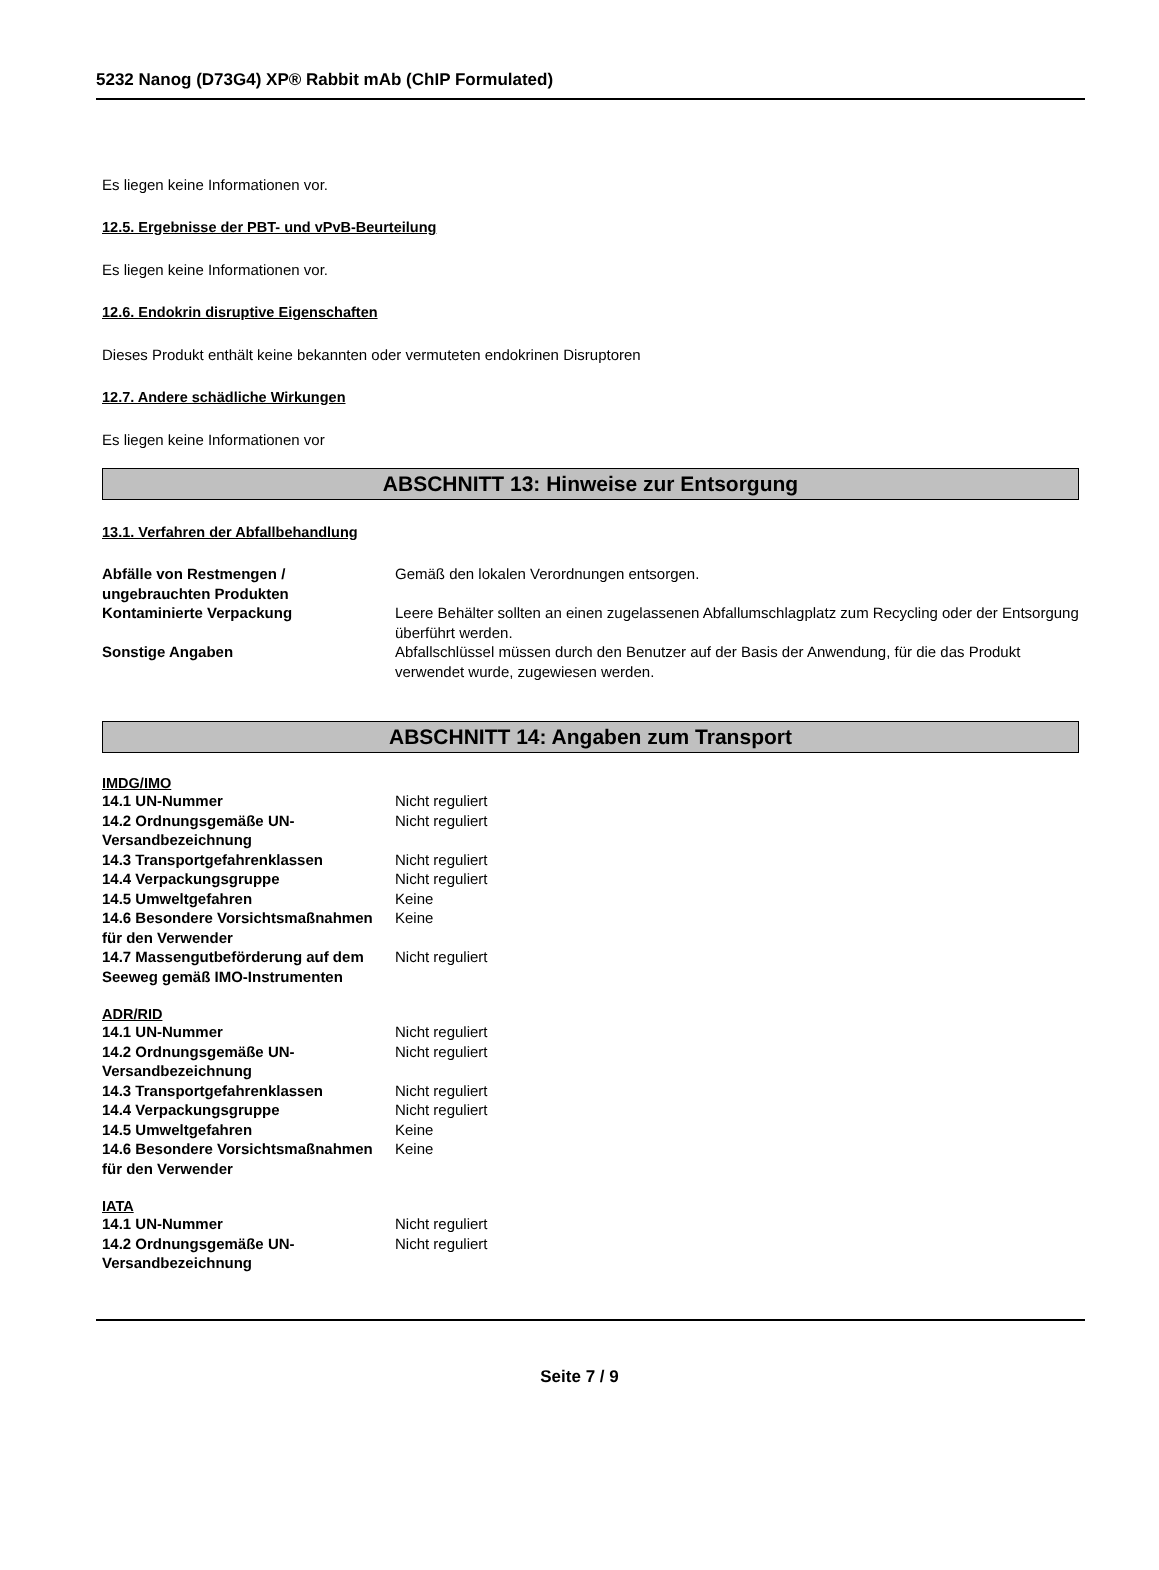5232 Nanog (D73G4) XP® Rabbit mAb (ChIP Formulated)
Es liegen keine Informationen vor.
12.5. Ergebnisse der PBT- und vPvB-Beurteilung
Es liegen keine Informationen vor.
12.6. Endokrin disruptive Eigenschaften
Dieses Produkt enthält keine bekannten oder vermuteten endokrinen Disruptoren
12.7. Andere schädliche Wirkungen
Es liegen keine Informationen vor
ABSCHNITT 13: Hinweise zur Entsorgung
13.1. Verfahren der Abfallbehandlung
| Abfälle von Restmengen / ungebrauchten Produkten | Gemäß den lokalen Verordnungen entsorgen. |
| Kontaminierte Verpackung | Leere Behälter sollten an einen zugelassenen Abfallumschlagplatz zum Recycling oder der Entsorgung überführt werden. |
| Sonstige Angaben | Abfallschlüssel müssen durch den Benutzer auf der Basis der Anwendung, für die das Produkt verwendet wurde, zugewiesen werden. |
ABSCHNITT 14: Angaben zum Transport
IMDG/IMO
| 14.1 UN-Nummer | Nicht reguliert |
| 14.2 Ordnungsgemäße UN-Versandbezeichnung | Nicht reguliert |
| 14.3 Transportgefahrenklassen | Nicht reguliert |
| 14.4 Verpackungsgruppe | Nicht reguliert |
| 14.5 Umweltgefahren | Keine |
| 14.6 Besondere Vorsichtsmaßnahmen für den Verwender | Keine |
| 14.7 Massengutbeförderung auf dem Seeweg gemäß IMO-Instrumenten | Nicht reguliert |
ADR/RID
| 14.1 UN-Nummer | Nicht reguliert |
| 14.2 Ordnungsgemäße UN-Versandbezeichnung | Nicht reguliert |
| 14.3 Transportgefahrenklassen | Nicht reguliert |
| 14.4 Verpackungsgruppe | Nicht reguliert |
| 14.5 Umweltgefahren | Keine |
| 14.6 Besondere Vorsichtsmaßnahmen für den Verwender | Keine |
IATA
| 14.1 UN-Nummer | Nicht reguliert |
| 14.2 Ordnungsgemäße UN-Versandbezeichnung | Nicht reguliert |
Seite 7 / 9